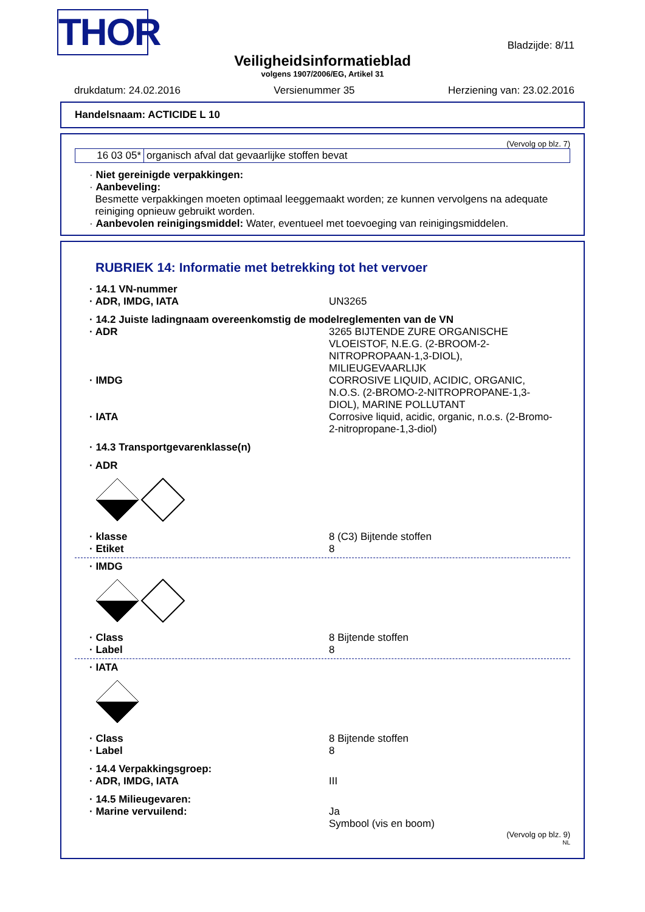THOR
Bladzijde: 8/11
Veiligheidsinformatieblad
volgens 1907/2006/EG, Artikel 31
drukdatum: 24.02.2016 Versienummer 35 Herziening van: 23.02.2016
Handelsnaam: ACTICIDE L 10
(Vervolg op blz. 7)
| 16 03 05* | organisch afval dat gevaarlijke stoffen bevat |
· Niet gereinigde verpakkingen:
· Aanbeveling:
Besmette verpakkingen moeten optimaal leeggemaakt worden; ze kunnen vervolgens na adequate
reiniging opnieuw gebruikt worden.
· Aanbevolen reinigingsmiddel: Water, eventueel met toevoeging van reinigingsmiddelen.
RUBRIEK 14: Informatie met betrekking tot het vervoer
· 14.1 VN-nummer
· ADR, IMDG, IATA UN3265
· 14.2 Juiste ladingnaam overeenkomstig de modelreglementen van de VN
· ADR 3265 BIJTENDE ZURE ORGANISCHE
VLOEISTOF, N.E.G. (2-BROOM-2-
NITROPROPAAN-1,3-DIOL),
MILIEUGEVAARLIJK
· IMDG CORROSIVE LIQUID, ACIDIC, ORGANIC,
N.O.S. (2-BROMO-2-NITROPROPANE-1,3-
DIOL), MARINE POLLUTANT
· IATA Corrosive liquid, acidic, organic, n.o.s. (2-Bromo-
2-nitropropane-1,3-diol)
· 14.3 Transportgevarenklasse(n)
· ADR
· klasse 8 (C3) Bijtende stoffen
· Etiket 8
· IMDG
· Class 8 Bijtende stoffen
· Label 8
· IATA
· Class 8 Bijtende stoffen
· Label 8
· 14.4 Verpakkingsgroep:
· ADR, IMDG, IATA III
· 14.5 Milieugevaren:
· Marine vervuilend: Ja
Symbool (vis en boom)
(Vervolg op blz. 9)
NL